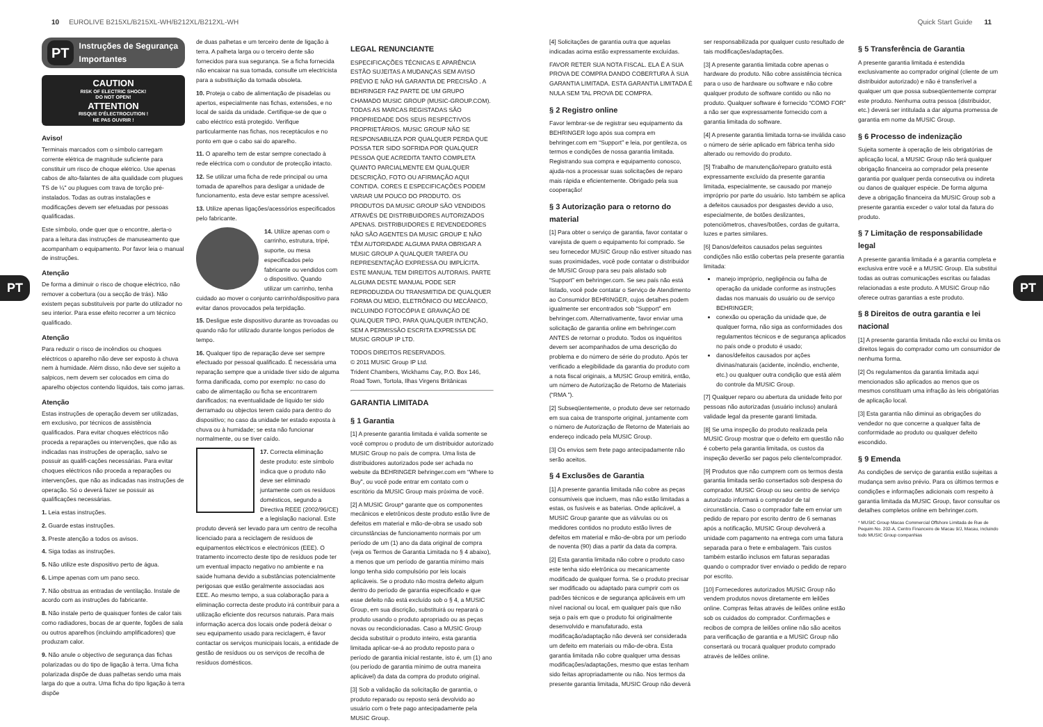10 EUROLIVE B215XL/B215XL-WH/B212XL/B212XL-WH
Quick Start Guide 11
PT PT
PT Instruções de Segurança Importantes
CAUTION
RISK OF ELECTRIC SHOCK!
DO NOT OPEN!
ATTENTION
RISQUE D'ÉLECTROCUTION !
NE PAS OUVRIR !
Aviso!
Terminais marcados com o símbolo carregam corrente elétrica de magnitude suficiente para constituir um risco de choque elétrico. Use apenas cabos de alto-falantes de alta qualidade com plugues TS de ¼" ou plugues com trava de torção pré-instalados. Todas as outras instalações e modificações devem ser efetuadas por pessoas qualificadas.
Este símbolo, onde quer que o encontre, alerta-o para a leitura das instruções de manuseamento que acompanham o equipamento. Por favor leia o manual de instruções.
Atenção
De forma a diminuir o risco de choque eléctrico, não remover a cobertura (ou a secção de trás). Não existem peças substituíveis por parte do utilizador no seu interior. Para esse efeito recorrer a um técnico qualificado.
Atenção
Para reduzir o risco de incêndios ou choques eléctricos o aparelho não deve ser exposto à chuva nem à humidade. Além disso, não deve ser sujeito a salpicos, nem devem ser colocados em cima do aparelho objectos contendo líquidos, tais como jarras.
Atenção
Estas instruções de operação devem ser utilizadas, em exclusivo, por técnicos de assistência qualificados. Para evitar choques eléctricos não proceda a reparações ou intervenções, que não as indicadas nas instruções de operação, salvo se possuir as qualifi-cações necessárias. Para evitar choques eléctricos não proceda a reparações ou intervenções, que não as indicadas nas instruções de operação. Só o deverá fazer se possuir as qualificações necessárias.
1. Leia estas instruções.
2. Guarde estas instruções.
3. Preste atenção a todos os avisos.
4. Siga todas as instruções.
5. Não utilize este dispositivo perto de água.
6. Limpe apenas com um pano seco.
7. Não obstrua as entradas de ventilação. Instale de acordo com as instruções do fabricante.
8. Não instale perto de quaisquer fontes de calor tais como radiadores, bocas de ar quente, fogões de sala ou outros aparelhos (incluindo amplificadores) que produzam calor.
9. Não anule o objectivo de segurança das fichas polarizadas ou do tipo de ligação à terra. Uma ficha polarizada dispõe de duas palhetas sendo uma mais larga do que a outra. Uma ficha do tipo ligação à terra dispõe
de duas palhetas e um terceiro dente de ligação à terra. A palheta larga ou o terceiro dente são fornecidos para sua segurança. Se a ficha fornecida não encaixar na sua tomada, consulte um electricista para a substituição da tomada obsoleta.
10. Proteja o cabo de alimentação de pisadelas ou apertos, especialmente nas fichas, extensões, e no local de saída da unidade. Certifique-se de que o cabo eléctrico está protegido. Verifique particularmente nas fichas, nos receptáculos e no ponto em que o cabo sai do aparelho.
11. O aparelho tem de estar sempre conectado à rede eléctrica com o condutor de protecção intacto.
12. Se utilizar uma ficha de rede principal ou uma tomada de aparelhos para desligar a unidade de funcionamento, esta deve estar sempre acessível.
13. Utilize apenas ligações/acessórios especificados pelo fabricante.
14. Utilize apenas com o carrinho, estrutura, tripé, suporte, ou mesa especificados pelo fabricante ou vendidos com o dispositivo. Quando utilizar um carrinho, tenha cuidado ao mover o conjunto carrinho/dispositivo para evitar danos provocados pela terpidação.
15. Desligue este dispositivo durante as trovoadas ou quando não for utilizado durante longos períodos de tempo.
16. Qualquer tipo de reparação deve ser sempre efectuado por pessoal qualificado. É necessária uma reparação sempre que a unidade tiver sido de alguma forma danificada, como por exemplo: no caso do cabo de alimentação ou ficha se encontrarem danificados; na eventualidade de líquido ter sido derramado ou objectos terem caído para dentro do dispositivo; no caso da unidade ter estado exposta à chuva ou à humidade; se esta não funcionar normalmente, ou se tiver caído.
17. Correcta eliminação deste produto: este símbolo indica que o produto não deve ser eliminado juntamente com os resíduos domésticos, segundo a Directiva REEE (2002/96/CE) e a legislação nacional. Este produto deverá ser levado para um centro de recolha licenciado para a reciclagem de resíduos de equipamentos eléctricos e electrónicos (EEE). O tratamento incorrecto deste tipo de resíduos pode ter um eventual impacto negativo no ambiente e na saúde humana devido a substâncias potencialmente perigosas que estão geralmente associadas aos EEE. Ao mesmo tempo, a sua colaboração para a eliminação correcta deste produto irá contribuir para a utilização eficiente dos recursos naturais. Para mais informação acerca dos locais onde poderá deixar o seu equipamento usado para reciclagem, é favor contactar os serviços municipais locais, a entidade de gestão de resíduos ou os serviços de recolha de resíduos domésticos.
LEGAL RENUNCIANTE
ESPECIFICAÇÕES TÉCNICAS E APARÊNCIA ESTÃO SUJEITAS A MUDANÇAS SEM AVISO PRÉVIO E NÃO HÁ GARANTIA DE PRECISÃO . A BEHRINGER FAZ PARTE DE UM GRUPO CHAMADO MUSIC GROUP (MUSIC-GROUP.COM). TODAS AS MARCAS REGISTADAS SÃO PROPRIEDADE DOS SEUS RESPECTIVOS PROPRIETÁRIOS. MUSIC GROUP NÃO SE RESPONSABILIZA POR QUALQUER PERDA QUE POSSA TER SIDO SOFRIDA POR QUALQUER PESSOA QUE ACREDITA TANTO COMPLETA QUANTO PARCIALMENTE EM QUALQUER DESCRIÇÃO, FOTO OU AFIRMAÇÃO AQUI CONTIDA. CORES E ESPECIFICAÇÕES PODEM VARIAR UM POUCO DO PRODUTO. OS PRODUTOS DA MUSIC GROUP SÃO VENDIDOS ATRAVÉS DE DISTRIBUIDORES AUTORIZADOS APENAS. DISTRIBUIDORES E REVENDEDORES NÃO SÃO AGENTES DA MUSIC GROUP E NÃO TÊM AUTORIDADE ALGUMA PARA OBRIGAR A MUSIC GROUP A QUALQUER TAREFA OU REPRESENTAÇÃO EXPRESSA OU IMPLÍCITA. ESTE MANUAL TEM DIREITOS AUTORAIS. PARTE ALGUMA DESTE MANUAL PODE SER REPRODUZIDA OU TRANSMITIDA DE QUALQUER FORMA OU MEIO, ELETRÔNICO OU MECÂNICO, INCLUINDO FOTOCÓPIA E GRAVAÇÃO DE QUALQUER TIPO, PARA QUALQUER INTENÇÃO, SEM A PERMISSÃO ESCRITA EXPRESSA DE MUSIC GROUP IP LTD.
TODOS DIREITOS RESERVADOS.
© 2011 MUSIC Group IP Ltd.
Trident Chambers, Wickhams Cay, P.O. Box 146, Road Town, Tortola, Ilhas Virgens Britânicas
GARANTIA LIMITADA
§ 1 Garantia
[1] A presente garantia limitada é valida somente se você comprou o produto de um distribuidor autorizado MUSIC Group no país de compra. Uma lista de distribuidores autorizados pode ser achada no website da BEHRINGER behringer.com em “Where to Buy”, ou você pode entrar em contato com o escritório da MUSIC Group mais próxima de você.
[2] A MUSIC Group* garante que os componentes mecânicos e eletrônicos deste produto estão livre de defeitos em material e mão-de-obra se usado sob circunstâncias de funcionamento normais por um período de um (1) ano da data original de compra (veja os Termos de Garantia Limitada no § 4 abaixo), a menos que um período de garantia mínimo mais longo tenha sido compulsório por leis locais aplicáveis. Se o produto não mostra defeito algum dentro do período de garantia especificado e que esse defeito não está excluído sob o § 4, a MUSIC Group, em sua discrição, substituirá ou reparará o produto usando o produto apropriado ou as peças novas ou recondicionadas. Caso a MUSIC Group decida substituir o produto inteiro, esta garantia limitada aplicar-se-á ao produto reposto para o período de garantia inicial restante, isto é, um (1) ano (ou período de garantia mínimo de outra maneira aplicável) da data da compra do produto original.
[3] Sob a validação da solicitação de garantia, o produto reparado ou reposto será devolvido ao usuário com o frete pago antecipadamente pela MUSIC Group.
[4] Solicitações de garantia outra que aquelas indicadas acima estão expressamente excluídas.
FAVOR RETER SUA NOTA FISCAL. ELA É A SUA PROVA DE COMPRA DANDO COBERTURA À SUA GARANTIA LIMITADA. ESTA GARANTIA LIMITADA É NULA SEM TAL PROVA DE COMPRA.
§ 2 Registro online
Favor lembrar-se de registrar seu equipamento da BEHRINGER logo após sua compra em behringer.com em “Support” e leia, por gentileza, os termos e condições de nossa garantia limitada. Registrando sua compra e equipamento conosco, ajuda-nos a processar suas solicitações de reparo mais rápida e eficientemente. Obrigado pela sua cooperação!
§ 3 Autorização para o retorno do material
[1] Para obter o serviço de garantia, favor contatar o varejista de quem o equipamento foi comprado. Se seu fornecedor MUSIC Group não estiver situado nas suas proximidades, você pode contatar o distribuidor de MUSIC Group para seu país alistado sob “Support” em behringer.com. Se seu país não está listado, você pode contatar o Serviço de Atendimento ao Consumidor BEHRINGER, cujos detalhes podem igualmente ser encontrados sob “Support” em behringer.com. Alternativamente, favor enviar uma solicitação de garantia online em behringer.com ANTES de retornar o produto. Todos os inquéritos devem ser acompanhados de uma descrição do problema e do número de série do produto. Após ter verificado a elegibilidade da garantia do produto com a nota fiscal originais, a MUSIC Group emitirá, então, um número de Autorização de Retorno de Materiais (“RMA ”).
[2] Subseqüentemente, o produto deve ser retornado em sua caixa de transporte original, juntamente com o número de Autorização de Retorno de Materiais ao endereço indicado pela MUSIC Group.
[3] Os envios sem frete pago antecipadamente não serão aceitos.
§ 4 Exclusões de Garantia
[1] A presente garantia limitada não cobre as peças consumíveis que incluem, mas não estão limitadas a estas, os fusíveis e as baterias. Onde aplicável, a MUSIC Group garante que as válvulas ou os medidores contidos no produto estão livres de defeitos em material e mão-de-obra por um período de noventa (90) dias a partir da data da compra.
[2] Esta garantia limitada não cobre o produto caso este tenha sido eletrônica ou mecanicamente modificado de qualquer forma. Se o produto precisar ser modificado ou adaptado para cumprir com os padrões técnicos e de segurança aplicáveis em um nível nacional ou local, em qualquer país que não seja o país em que o produto foi originalmente desenvolvido e manufaturado, esta modificação/adaptação não deverá ser considerada um defeito em materiais ou mão-de-obra. Esta garantia limitada não cobre qualquer uma dessas modificações/adaptações, mesmo que estas tenham sido feitas apropriadamente ou não. Nos termos da presente garantia limitada, MUSIC Group não deverá
ser responsabilizada por qualquer custo resultado de tais modificações/adaptações.
[3] A presente garantia limitada cobre apenas o hardware do produto. Não cobre assistência técnica para o uso de hardware ou software e não cobre qualquer produto de software contido ou não no produto. Qualquer software é fornecido “COMO FOR” a não ser que expressamente fornecido com a garantia limitada do software.
[4] A presente garantia limitada torna-se inválida caso o número de série aplicado em fábrica tenha sido alterado ou removido do produto.
[5] Trabalho de manutenção/reparo gratuito está expressamente excluído da presente garantia limitada, especialmente, se causado por manejo impróprio por parte do usuário. Isto também se aplica a defeitos causados por desgastes devido a uso, especialmente, de botões deslizantes, potenciômetros, chaves/botões, cordas de guitarra, luzes e partes similares.
[6] Danos/defeitos causados pelas seguintes condições não estão cobertas pela presente garantia limitada:
manejo impróprio, negligência ou falha de operação da unidade conforme as instruções dadas nos manuais do usuário ou de serviço BEHRINGER;
conexão ou operação da unidade que, de qualquer forma, não siga as conformidades dos regulamentos técnicos e de segurança aplicados no país onde o produto é usado;
danos/defeitos causados por ações divinas/naturais (acidente, incêndio, enchente, etc.) ou qualquer outra condição que está além do controle da MUSIC Group.
[7] Qualquer reparo ou abertura da unidade feito por pessoas não autorizadas (usuário incluso) anulará validade legal da presente garanti limitada.
[8] Se uma inspeção do produto realizada pela MUSIC Group mostrar que o defeito em questão não é coberto pela garantia limitada, os custos da inspeção deverão ser pagos pelo cliente/comprador.
[9] Produtos que não cumprem com os termos desta garantia limitada serão consertados sob despesa do comprador. MUSIC Group ou seu centro de serviço autorizado informará o comprador de tal circunstância. Caso o comprador falte em enviar um pedido de reparo por escrito dentro de 6 semanas após a notificação, MUSIC Group devolverá a unidade com pagamento na entrega com uma fatura separada para o frete e embalagem. Tais custos também estarão inclusos em faturas separadas quando o comprador tiver enviado o pedido de reparo por escrito.
[10] Fornecedores autorizados MUSIC Group não vendem produtos novos diretamente em leilões online. Compras feitas através de leilões online estão sob os cuidados do comprador. Confirmações e recibos de compra de leilões online não são aceitos para verificação de garantia e a MUSIC Group não consertará ou trocará qualquer produto comprado através de leilões online.
§ 5 Transferência de Garantia
A presente garantia limitada é estendida exclusivamente ao comprador original (cliente de um distribuidor autorizado) e não é transferível a qualquer um que possa subseqüentemente comprar este produto. Nenhuma outra pessoa (distribuidor, etc.) deverá ser intitulada a dar alguma promessa de garantia em nome da MUSIC Group.
§ 6 Processo de indenização
Sujeita somente à operação de leis obrigatórias de aplicação local, a MUSIC Group não terá qualquer obrigação financeira ao comprador pela presente garantia por qualquer perda consecutiva ou indireta ou danos de qualquer espécie. De forma alguma deve a obrigação financeira da MUSIC Group sob a presente garantia exceder o valor total da fatura do produto.
§ 7 Limitação de responsabilidade legal
A presente garantia limitada é a garantia completa e exclusiva entre você e a MUSIC Group. Ela substitui todas as outras comunicações escritas ou faladas relacionadas a este produto. A MUSIC Group não oferece outras garantias a este produto.
§ 8 Direitos de outra garantia e lei nacional
[1] A presente garantia limitada não exclui ou limita os direitos legais do comprador como um consumidor de nenhuma forma.
[2] Os regulamentos da garantia limitada aqui mencionados são aplicados ao menos que os mesmos constituam uma infração às leis obrigatórias de aplicação local.
[3] Esta garantia não diminui as obrigações do vendedor no que concerne a qualquer falta de conformidade ao produto ou qualquer defeito escondido.
§ 9 Emenda
As condições de serviço de garantia estão sujeitas a mudança sem aviso prévio. Para os últimos termos e condições e informações adicionais com respeito à garantia limitada da MUSIC Group, favor consultar os detalhes completos online em behringer.com.
* MUSIC Group Macao Commercial Offshore Limitada de Rue de Pequim No. 202-A, Centro Financeiro de Macau 9/J, Macau, incluindo todo MUSIC Group companhias